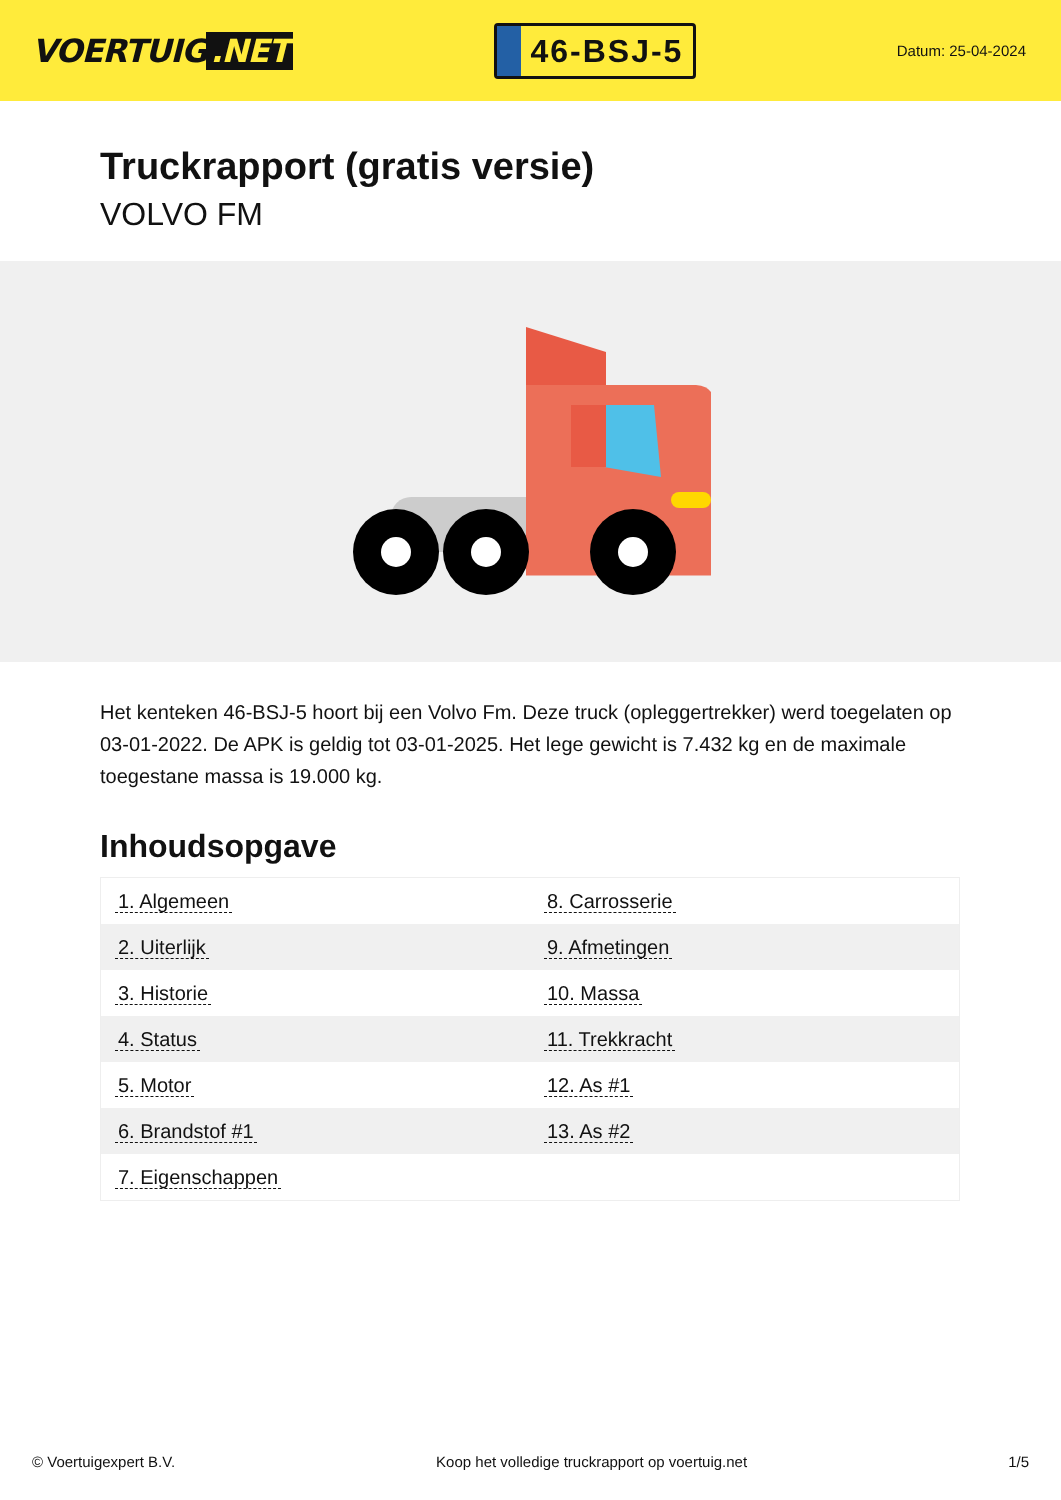VOERTUIG.NET
46-BSJ-5
Datum: 25-04-2024
Truckrapport (gratis versie)
VOLVO FM
Het kenteken 46-BSJ-5 hoort bij een Volvo Fm. Deze truck (opleggertrekker) werd toegelaten op 03-01-2022. De APK is geldig tot 03-01-2025. Het lege gewicht is 7.432 kg en de maximale toegestane massa is 19.000 kg.
Inhoudsopgave
| 1. Algemeen | 8. Carrosserie |
| 2. Uiterlijk | 9. Afmetingen |
| 3. Historie | 10. Massa |
| 4. Status | 11. Trekkracht |
| 5. Motor | 12. As #1 |
| 6. Brandstof #1 | 13. As #2 |
| 7. Eigenschappen | |
© Voertuigexpert B.V. Koop het volledige truckrapport op voertuig.net 1/5